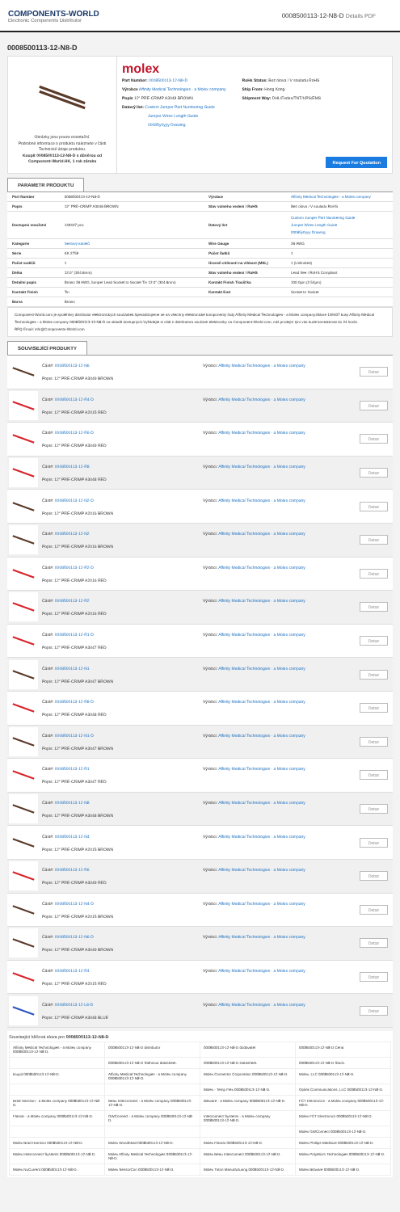COMPONENTS-WORLD
Electronic Components Distributor
0008500113-12-N8-D Details PDF
0008500113-12-N8-D
Obrázky jsou pouze orientační.
Podrobné informace o produktu naleznete v části Technické údaje produktu.
Koupit 0008500113-12-N8-D s důvěrou od Component-World.HK, 1 rok záruka
molex
Part Number: 0008500113-12-N8-D
Výrobce Affinity Medical Technologies - a Molex company
Popis 12" PRE-CRIMP A3048 BROWN
Datový list: Custom Jumper Part Numbering Guide
Jumper Wires Length Guide
00085y0yyy Drawing
RoHs Status: Bez olova / V souladu RoHS
Ship From: Hong Kong
Shipment Way: DHL/Fedex/TNT/UPS/EMS
Request For Quotation
PARAMETR PRODUKTU
| Part Number | 0008500113-12-N8-D | Výrobce | Affinity Medical Technologies - a Molex company |
| Popis | 12" PRE-CRIMP A3048 BROWN | Stav volného vedení / RoHS | Bez olova / V souladu RoHS |
| Dostupné množství | 149407 pcs | Datový list | Custom Jumper Part Numbering Guide Jumper Wires Length Guide 00085y0yyy Drawing |
| Kategorie | Sestavy kabelů | Wire Gauge | 28 AWG |
| Série | KK 2759 | Počet řádků | 1 |
| Počet vodičů | 1 | Úroveň citlivosti na vlhkost (MSL) | 1 (Unlimited) |
| Délka | 12.0" (304.8mm) | Stav volného vedení / RoHS | Lead free / RoHS Compliant |
| Detailní popis | Brown 28 AWG Jumper Lead Socket to Socket Tin 12.0" (304.8mm) | Kontakt Finish Tloušťka | 100.0µin (2.54µm) |
| Kontakt Finish | Tin | Kontakt End | Socket to Socket |
| Barva | Brown | | |
Component-World.com je spolehlivý distributor elektronických součástek.Specializujeme se na všechny elektronické komponenty řady Affinity Medical Technologies - a Molex company.Máme 149407 kusy Affinity Medical Technologies - a Molex company 0008500113-12-N8-D na skladě dostupných.Vyžádejte si citát z distributora součástí elektroniky na Component-World.com, náš prodejní tým vás bude kontaktovat do 24 hodin.
RFQ Email: info@Components-World.com
SOUVISEJÍCÍ PRODUKTY
Část#: 0008500113-12-N6
Popis: 12" PRE-CRIMP A3049 BROWN
Výrobci: Affinity Medical Technologies - a Molex company
Dotaz
Část#: 0008500113-12-R4-D
Popis: 12" PRE-CRIMP A2015 RED
Výrobci: Affinity Medical Technologies - a Molex company
Dotaz
Část#: 0008500113-12-R6-D
Popis: 12" PRE-CRIMP A3049 RED
Výrobci: Affinity Medical Technologies - a Molex company
Dotaz
Část#: 0008500113-12-R8
Popis: 12" PRE-CRIMP A3048 RED
Výrobci: Affinity Medical Technologies - a Molex company
Dotaz
Část#: 0008500113-12-N2-D
Popis: 12" PRE-CRIMP A2016 BROWN
Výrobci: Affinity Medical Technologies - a Molex company
Dotaz
Část#: 0008500113-12-N2
Popis: 12" PRE-CRIMP A2016 BROWN
Výrobci: Affinity Medical Technologies - a Molex company
Dotaz
Část#: 0008500113-12-R2-D
Popis: 12" PRE-CRIMP A2016 RED
Výrobci: Affinity Medical Technologies - a Molex company
Dotaz
Část#: 0008500113-12-R2
Popis: 12" PRE-CRIMP A2016 RED
Výrobci: Affinity Medical Technologies - a Molex company
Dotaz
Část#: 0008500113-12-R1-D
Popis: 12" PRE-CRIMP A3047 RED
Výrobci: Affinity Medical Technologies - a Molex company
Dotaz
Část#: 0008500113-12-N1
Popis: 12" PRE-CRIMP A3047 BROWN
Výrobci: Affinity Medical Technologies - a Molex company
Dotaz
Část#: 0008500113-12-R8-D
Popis: 12" PRE-CRIMP A3048 RED
Výrobci: Affinity Medical Technologies - a Molex company
Dotaz
Část#: 0008500113-12-N1-D
Popis: 12" PRE-CRIMP A3047 BROWN
Výrobci: Affinity Medical Technologies - a Molex company
Dotaz
Část#: 0008500113-12-R1
Popis: 12" PRE-CRIMP A3047 RED
Výrobci: Affinity Medical Technologies - a Molex company
Dotaz
Část#: 0008500113-12-N8
Popis: 12" PRE-CRIMP A3048 BROWN
Výrobci: Affinity Medical Technologies - a Molex company
Dotaz
Část#: 0008500113-12-N4
Popis: 12" PRE-CRIMP A2015 BROWN
Výrobci: Affinity Medical Technologies - a Molex company
Dotaz
Část#: 0008500113-12-R6
Popis: 12" PRE-CRIMP A3049 RED
Výrobci: Affinity Medical Technologies - a Molex company
Dotaz
Část#: 0008500113-12-N4-D
Popis: 12" PRE-CRIMP A2015 BROWN
Výrobci: Affinity Medical Technologies - a Molex company
Dotaz
Část#: 0008500113-12-N6-D
Popis: 12" PRE-CRIMP A3049 BROWN
Výrobci: Affinity Medical Technologies - a Molex company
Dotaz
Část#: 0008500113-12-R4
Popis: 12" PRE-CRIMP A2015 RED
Výrobci: Affinity Medical Technologies - a Molex company
Dotaz
Část#: 0008500113-12-L8-D
Popis: 12" PRE-CRIMP A3048 BLUE
Výrobci: Affinity Medical Technologies - a Molex company
Dotaz
Související klíčová slova pro 0008500113-12-N8-D
| Affinity Medical Technologies - a Molex company 0008500113-12-N8-D. | 0008500113-12-N8-D distributor | 0008500113-12-N8-D dodavatel | 0008500113-12-N8-D Cena |
| | 0008500113-12-N8-D Stáhnout datasheet. | 0008500113-12-N8-D Datasheet. | 0008500113-12-N8-D Stock. |
| koupit 0008500113-12-N8-D. | Affinity Medical Technologies - a Molex company 0008500113-12-N8-D. | Molex Connector Corporation 0008500113-12-N8-D. | Molex, LLC 0008500113-12-N8-D. |
| | | Molex - Temp Flex 0008500113-12-N8-D. | Oplink Communications, LLC 0008500113-12-N8-D. |
| Brad Harrison - a Molex company 0008500113-12-N8-D. | Beau Interconnect - a Molex company 0008500113-12-N8-D. | Bittware - a Molex company 0008500113-12-N8-D. | FCT Electronics - a Molex company 0008500113-12-N8-D. |
| Flamar - a Molex company 0008500113-12-N8-D. | GWConnect - a Molex company 0008500113-12-N8-D. | Interconnect Systems - a Molex company 0008500113-12-N8-D. | Molex FCT Electronics 0008500113-12-N8-D. |
| | | | Molex GWConnect 0008500113-12-N8-D. |
| Molex Brad Harrison 0008500113-12-N8-D. | Molex Woodhead 0008500113-12-N8-D. | Molex Flamar 0008500113-12-N8-D. | Molex Phillips-Medisize 0008500113-12-N8-D. |
| Molex Interconnect Systems 0008500113-12-N8-D. | Molex Affinity Medical Technologies 0008500113-12-N8-D. | Molex Beau Interconnect 0008500113-12-N8-D. | Molex PolyMicro Technologies 0008500113-12-N8-D. |
| Molex NuCurrent 0008500113-12-N8-D. | Molex SensorCon 0008500113-12-N8-D. | Molex Triton Manufacturing 0008500113-12-N8-D. | Molex Bittware 0008500113-12-N8-D. |